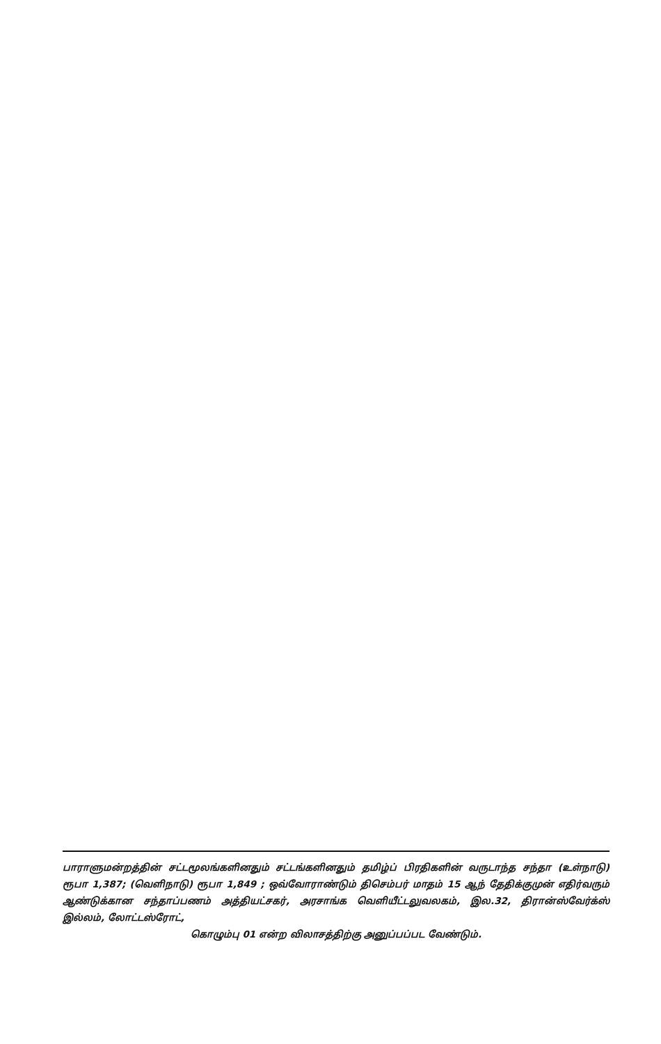பாராளுமன்றத்தின் சட்டமூலங்களினதும் சட்டங்களினதும் தமிழ்ப் பிரதிகளின் வருடாந்த சந்தா (உள்நாடு) ரூபா 1,387; (வெளிநாடு) ரூபா 1,849 ; ஒவ்வோராண்டும் திசெம்பர் மாதம் 15 ஆந் தேதிக்குமுன் எதிர்வரும் ஆண்டுக்கான சந்தாப்பணம் அத்தியட்சகர், அரசாங்க வெளியீட்டலுவலகம், இல.32, திரான்ஸ்வேர்க்ஸ் இல்லம், லோட்டஸ்ரோட்,
கொழும்பு 01 என்ற விலாசத்திற்கு அனுப்பப்பட வேண்டும்.